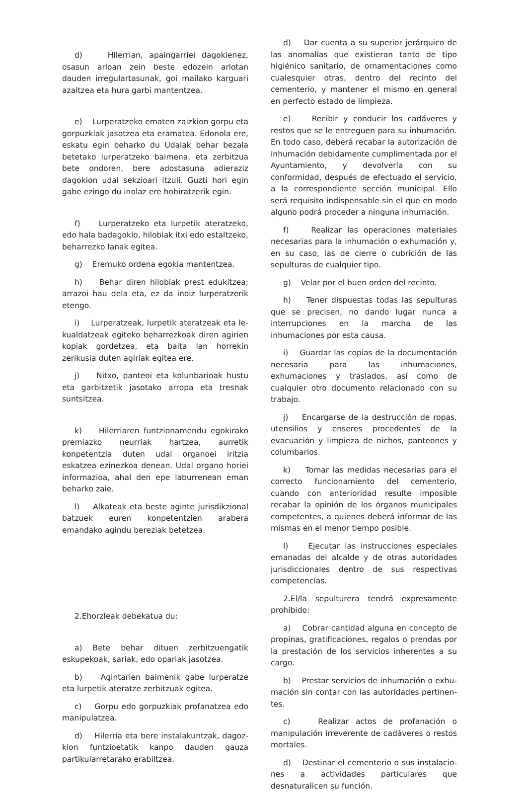d) Hilerrian, apaingarriei dagokienez, osasun arloan zein beste edozein arlotan dauden irregu­lartasunak, goi mailako karguari azaltzea eta hura garbi mantentzea.
e) Lurperatzeko ematen zaizkion gorpu eta gorpuzkiak jasotzea eta eramatea. Edonola ere, eskatu egin beharko du Udalak behar bezala be­tetako lurperatzeko baimena, eta zerbitzua bete ondoren, bere adostasuna adieraziz dagokion udal sekzioari itzuli. Guzti hori egin gabe ezingo du inolaz ere hobiratzerik egin.
f) Lurperatzeko eta lurpetik ateratzeko, edo hala badagokio, hilobiak itxi edo estaltzeko, beha­rrezko lanak egitea.
g) Eremuko ordena egokia mantentzea.
h) Behar diren hilobiak prest edukitzea; arra­zoi hau dela eta, ez da inoiz lurperatzerik etengo.
i) Lurperatzeak, lurpetik ateratzeak eta le­kualdatzeak egiteko beharrezkoak diren agirien kopiak gordetzea, eta baita lan horrekin zerikusia duten agiriak egitea ere.
j) Nitxo, panteoi eta kolunbarioak hustu eta garbitzetik jasotako arropa eta tresnak suntsitzea.
k) Hilerriaren funtzionamendu egokirako premiazko neurriak hartzea, aurretik konpetentzia duten udal organoei iritzia eskatzea ezinezkoa de­nean. Udal organo horiei informazioa, ahal den epe laburrenean eman beharko zaie.
l) Alkateak eta beste aginte jurisdikzional batzuek euren konpetentzien arabera emandako agindu bereziak betetzea.
2.Ehorzleak debekatua du:
a) Bete behar dituen zerbitzuengatik eskupe­koak, sariak, edo opariak jasotzea.
b) Agintarien baimenik gabe lurperatze eta lurpetik ateratze zerbitzuak egitea.
c) Gorpu edo gorpuzkiak profanatzea edo manipulatzea.
d) Hilerria eta bere instalakuntzak, dagoz­kion funtzioetatik kanpo dauden gauza partikula­rretarako erabiltzea.
d) Dar cuenta a su superior jerárquico de las anomalías que existieran tanto de tipo higiénico sanitario, de ornamentaciones como cualesquier otras, dentro del recinto del cementerio, y mante­ner el mismo en general en perfecto estado de lim­pieza.
e) Recibir y conducir los cadáveres y restos que se le entreguen para su inhumación. En todo caso, deberá recabar la autorización de inhuma­ción debidamente cumplimentada por el Ayunta­miento, y devolverla con su conformidad, después de efectuado el servicio, a la correspondiente se­cción municipal. Ello será requisito indispensable sin el que en modo alguno podrá proceder a nin­guna inhumación.
f) Realizar las operaciones materiales nece­sarias para la inhumación o exhumación y, en su caso, las de cierre o cubrición de las sepulturas de cualquier tipo.
g) Velar por el buen orden del recinto.
h) Tener dispuestas todas las sepulturas que se precisen, no dando lugar nunca a interrup­ciones en la marcha de las inhumaciones por esta causa.
i) Guardar las copias de la documentación necesaria para las inhumaciones, exhumaciones y traslados, así como de cualquier otro documento relacionado con su trabajo.
j) Encargarse de la destrucción de ropas, utensilios y enseres procedentes de la evacuación y limpieza de nichos, panteones y columbarios.
k) Tomar las medidas necesarias para el co­rrecto funcionamiento del cementerio, cuando con anterioridad resulte imposible recabar la opi­nión de los órganos municipales competentes, a quienes deberá informar de las mismas en el me­nor tiempo posible.
l) Ejecutar las instrucciones especiales emanadas del alcalde y de otras autoridades juris­diccionales dentro de sus respectivas competen­cias.
2.El/la sepulturera tendrá expresamente prohibido:
a) Cobrar cantidad alguna en concepto de propinas, gratificaciones, regalos o prendas por la prestación de los servicios inherentes a su cargo.
b) Prestar servicios de inhumación o exhu­mación sin contar con las autoridades pertinen­tes.
c) Realizar actos de profanación o manipula­ción irreverente de cadáveres o restos mortales.
d) Destinar el cementerio o sus instalacio­nes a actividades particulares que desnaturalicen su función.